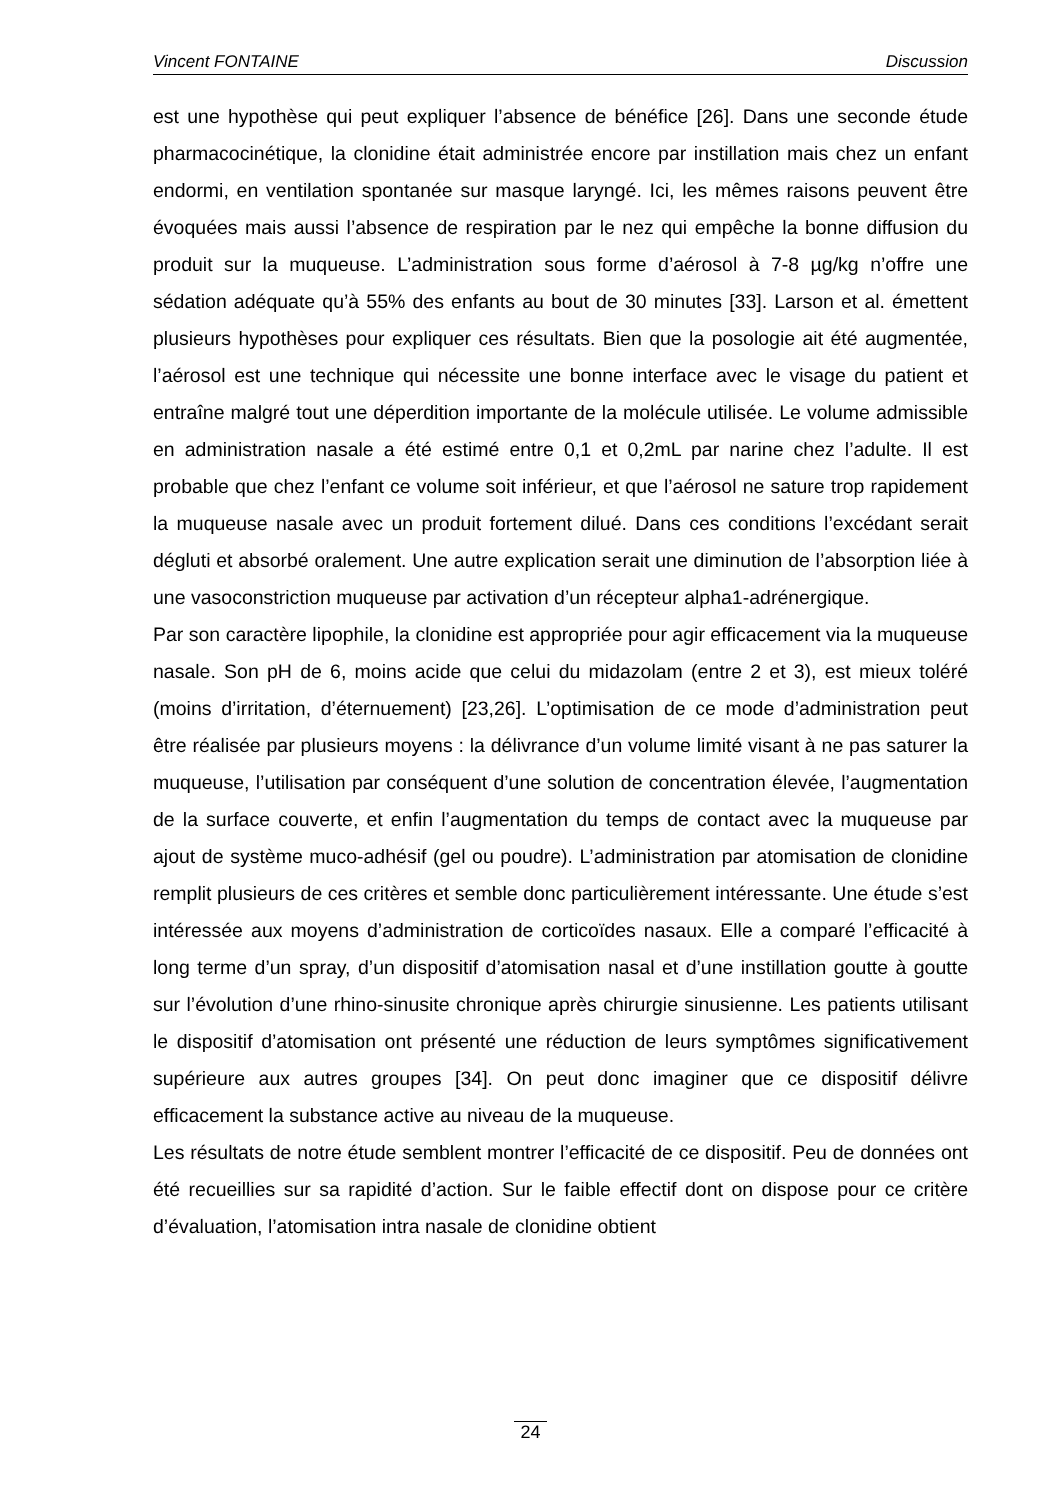Vincent FONTAINE Discussion
est une hypothèse qui peut expliquer l’absence de bénéfice [26]. Dans une seconde étude pharmacocinétique, la clonidine était administrée encore par instillation mais chez un enfant endormi, en ventilation spontanée sur masque laryngé. Ici, les mêmes raisons peuvent être évoquées mais aussi l’absence de respiration par le nez qui empêche la bonne diffusion du produit sur la muqueuse. L’administration sous forme d’aérosol à 7-8 µg/kg n’offre une sédation adéquate qu’à 55% des enfants au bout de 30 minutes [33]. Larson et al. émettent plusieurs hypothèses pour expliquer ces résultats. Bien que la posologie ait été augmentée, l’aérosol est une technique qui nécessite une bonne interface avec le visage du patient et entraîne malgré tout une déperdition importante de la molécule utilisée. Le volume admissible en administration nasale a été estimé entre 0,1 et 0,2mL par narine chez l’adulte. Il est probable que chez l’enfant ce volume soit inférieur, et que l’aérosol ne sature trop rapidement la muqueuse nasale avec un produit fortement dilué. Dans ces conditions l’excédant serait dégluti et absorbé oralement. Une autre explication serait une diminution de l’absorption liée à une vasoconstriction muqueuse par activation d’un récepteur alpha1-adrénergique.
Par son caractère lipophile, la clonidine est appropriée pour agir efficacement via la muqueuse nasale. Son pH de 6, moins acide que celui du midazolam (entre 2 et 3), est mieux toléré (moins d’irritation, d’éternuement) [23,26]. L’optimisation de ce mode d’administration peut être réalisée par plusieurs moyens : la délivrance d’un volume limité visant à ne pas saturer la muqueuse, l’utilisation par conséquent d’une solution de concentration élevée, l’augmentation de la surface couverte, et enfin l’augmentation du temps de contact avec la muqueuse par ajout de système muco-adhésif (gel ou poudre). L’administration par atomisation de clonidine remplit plusieurs de ces critères et semble donc particulièrement intéressante. Une étude s’est intéressée aux moyens d’administration de corticoïdes nasaux. Elle a comparé l’efficacité à long terme d’un spray, d’un dispositif d’atomisation nasal et d’une instillation goutte à goutte sur l’évolution d’une rhino-sinusite chronique après chirurgie sinusienne. Les patients utilisant le dispositif d’atomisation ont présenté une réduction de leurs symptômes significativement supérieure aux autres groupes [34]. On peut donc imaginer que ce dispositif délivre efficacement la substance active au niveau de la muqueuse.
Les résultats de notre étude semblent montrer l’efficacité de ce dispositif. Peu de données ont été recueillies sur sa rapidité d’action. Sur le faible effectif dont on dispose pour ce critère d’évaluation, l’atomisation intra nasale de clonidine obtient
24